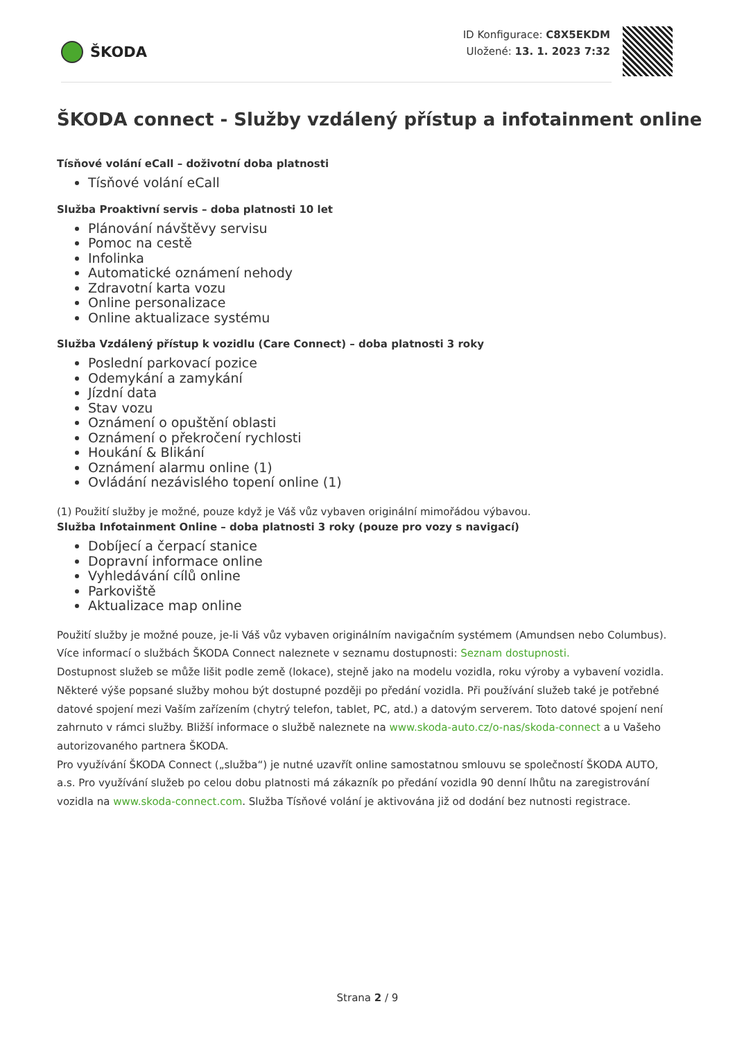ŠKODA
ID Konfigurace: C8X5EKDM
Uložené: 13. 1. 2023 7:32
ŠKODA connect - Služby vzdálený přístup a infotainment online
Tísňové volání eCall – doživotní doba platnosti
Tísňové volání eCall
Služba Proaktivní servis – doba platnosti 10 let
Plánování návštěvy servisu
Pomoc na cestě
Infolinka
Automatické oznámení nehody
Zdravotní karta vozu
Online personalizace
Online aktualizace systému
Služba Vzdálený přístup k vozidlu (Care Connect) – doba platnosti 3 roky
Poslední parkovací pozice
Odemykání a zamykání
Jízdní data
Stav vozu
Oznámení o opuštění oblasti
Oznámení o překročení rychlosti
Houkání & Blikání
Oznámení alarmu online (1)
Ovládání nezávislého topení online (1)
(1) Použití služby je možné, pouze když je Váš vůz vybaven originální mimořádou výbavou.
Služba Infotainment Online – doba platnosti 3 roky (pouze pro vozy s navigací)
Dobíjecí a čerpací stanice
Dopravní informace online
Vyhledávání cílů online
Parkoviště
Aktualizace map online
Použití služby je možné pouze, je-li Váš vůz vybaven originálním navigačním systémem (Amundsen nebo Columbus).
Více informací o službách ŠKODA Connect naleznete v seznamu dostupnosti: Seznam dostupnosti.
Dostupnost služeb se může lišit podle země (lokace), stejně jako na modelu vozidla, roku výroby a vybavení vozidla. Některé výše popsané služby mohou být dostupné později po předání vozidla. Při používání služeb také je potřebné datové spojení mezi Vaším zařízením (chytrý telefon, tablet, PC, atd.) a datovým serverem. Toto datové spojení není zahrnuto v rámci služby. Bližší informace o službě naleznete na www.skoda-auto.cz/o-nas/skoda-connect a u Vašeho autorizovaného partnera ŠKODA.
Pro využívání ŠKODA Connect („služba“) je nutné uzavřít online samostatnou smlouvu se společností ŠKODA AUTO, a.s. Pro využívání služeb po celou dobu platnosti má zákazník po předání vozidla 90 denní lhůtu na zaregistrování vozidla na www.skoda-connect.com. Služba Tísňové volání je aktivována již od dodání bez nutnosti registrace.
Strana 2 / 9